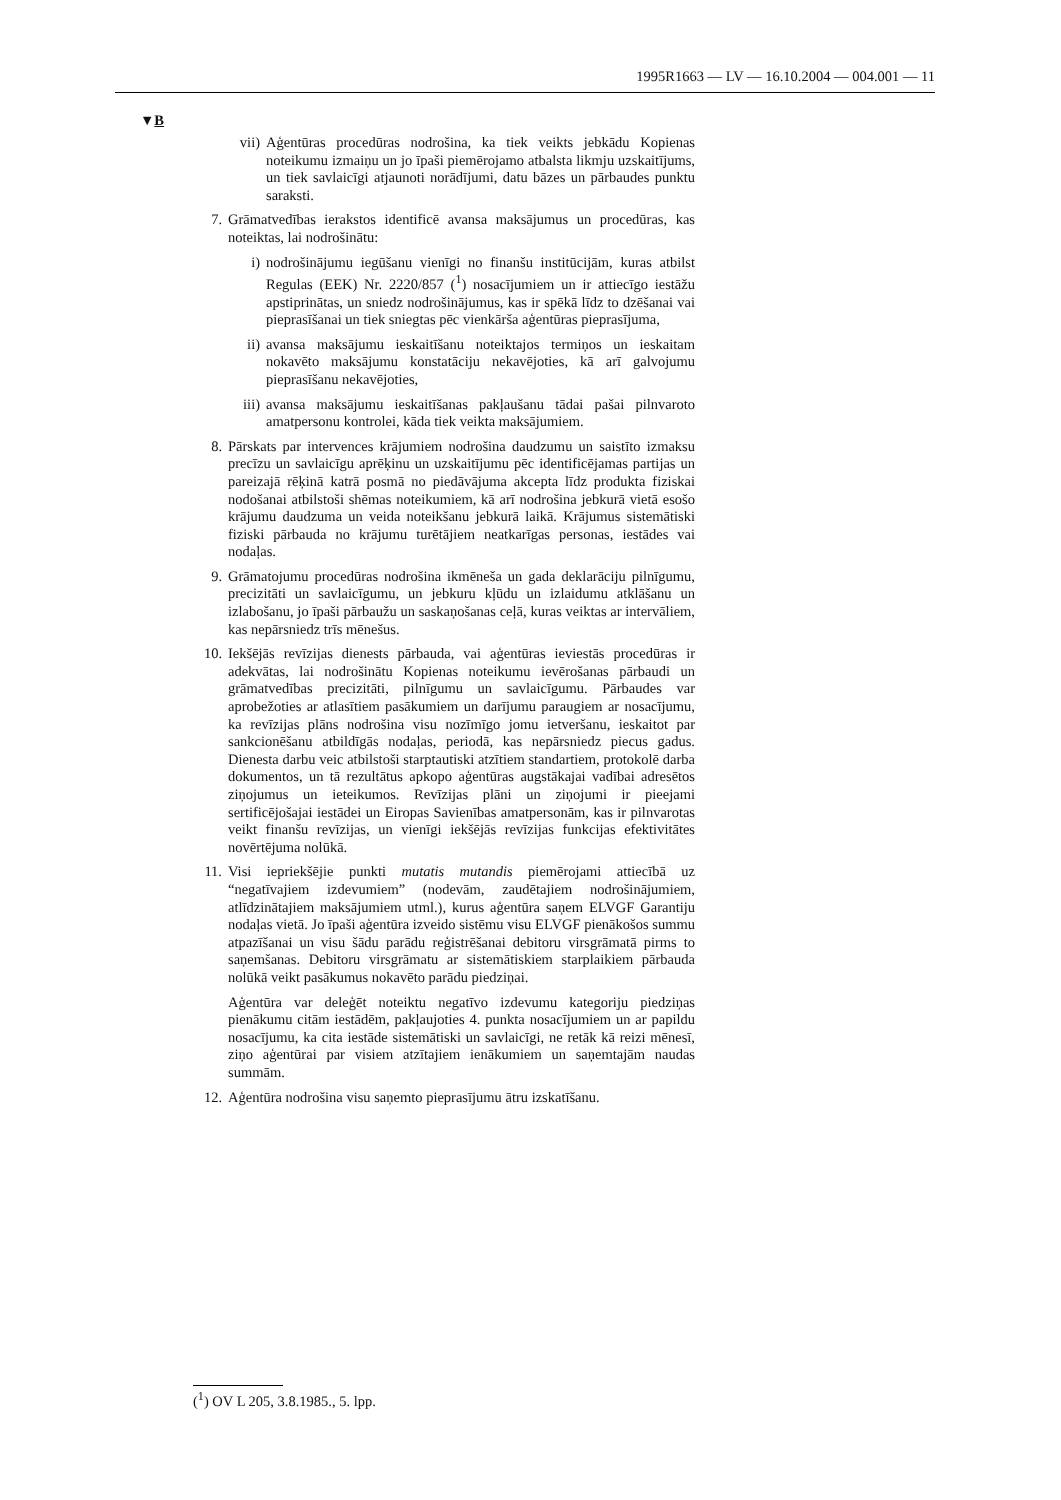1995R1663 — LV — 16.10.2004 — 004.001 — 11
▼B
vii) Aģentūras procedūras nodrošina, ka tiek veikts jebkādu Kopienas noteikumu izmaiņu un jo īpaši piemērojamo atbalsta likmju uzskaitījums, un tiek savlaicīgi atjaunoti norādījumi, datu bāzes un pārbaudes punktu saraksti.
7. Grāmatvedības ierakstos identificē avansa maksājumus un procedūras, kas noteiktas, lai nodrošinātu:
i) nodrošinājumu iegūšanu vienīgi no finanšu institūcijām, kuras atbilst Regulas (EEK) Nr. 2220/857 (<sup>1</sup>) nosacījumiem un ir attiecīgo iestāžu apstiprinātas, un sniedz nodrošinājumus, kas ir spēkā līdz to dzēšanai vai pieprasīšanai un tiek sniegtas pēc vienkārša aģentūras pieprasījuma,
ii) avansa maksājumu ieskaitīšanu noteiktajos termiņos un ieskaitam nokavēto maksājumu konstatāciju nekavējoties, kā arī galvojumu pieprasīšanu nekavējoties,
iii) avansa maksājumu ieskaitīšanas pakļaušanu tādai pašai pilnvaroto amatpersonu kontrolei, kāda tiek veikta maksājumiem.
8. Pārskats par intervences krājumiem nodrošina daudzumu un saistīto izmaksu precīzu un savlaicīgu aprēķinu un uzskaitījumu pēc identificējamas partijas un pareizajā rēķinā katrā posmā no piedāvājuma akcepta līdz produkta fiziskai nodošanai atbilstoši shēmas noteikumiem, kā arī nodrošina jebkurā vietā esošo krājumu daudzuma un veida noteikšanu jebkurā laikā. Krājumus sistemātiski fiziski pārbauda no krājumu turētājiem neatkarīgas personas, iestādes vai nodaļas.
9. Grāmatojumu procedūras nodrošina ikmēneša un gada deklarāciju pilnīgumu, precizitāti un savlaicīgumu, un jebkuru kļūdu un izlaidumu atklāšanu un izlabošanu, jo īpaši pārbaužu un saskaņošanas ceļā, kuras veiktas ar intervāliem, kas nepārsniedz trīs mēnešus.
10. Iekšējās revīzijas dienests pārbauda, vai aģentūras ieviestās procedūras ir adekvātas, lai nodrošinātu Kopienas noteikumu ievērošanas pārbaudi un grāmatvedības precizitāti, pilnīgumu un savlaicīgumu. Pārbaudes var aprobežoties ar atlasītiem pasākumiem un darījumu paraugiem ar nosacījumu, ka revīzijas plāns nodrošina visu nozīmīgo jomu ietveršanu, ieskaitot par sankcionēšanu atbildīgās nodaļas, periodā, kas nepārsniedz piecus gadus. Dienesta darbu veic atbilstoši starptautiski atzītiem standartiem, protokolē darba dokumentos, un tā rezultātus apkopo aģentūras augstākajai vadībai adresētos ziņojumus un ieteikumos. Revīzijas plāni un ziņojumi ir pieejami sertificējošajai iestādei un Eiropas Savienības amatpersonām, kas ir pilnvarotas veikt finanšu revīzijas, un vienīgi iekšējās revīzijas funkcijas efektivitātes novērtējuma nolūkā.
11. Visi iepriekšējie punkti mutatis mutandis piemērojami attiecībā uz “negatīvajiem izdevumiem” (nodevām, zaudētajiem nodrošinājumiem, atlīdzinātajiem maksājumiem utml.), kurus aģentūra saņem ELVGF Garantiju nodaļas vietā. Jo īpaši aģentūra izveido sistēmu visu ELVGF pienākošos summu atpazīšanai un visu šādu parādu reģistrēšanai debitoru virsgrāmatā pirms to saņemšanas. Debitoru virsgrāmatu ar sistemātiskiem starplaikiem pārbauda nolūkā veikt pasākumus nokavēto parādu piedziņai.
Aģentūra var deleģēt noteiktu negatīvo izdevumu kategoriju piedziņas pienākumu citām iestādēm, pakļaujoties 4. punkta nosacījumiem un ar papildu nosacījumu, ka cita iestāde sistemātiski un savlaicīgi, ne retāk kā reizi mēnesī, ziņo aģentūrai par visiem atzītajiem ienākumiem un saņemtajām naudas summām.
12. Aģentūra nodrošina visu saņemto pieprasījumu ātru izskatīšanu.
(<sup>1</sup>) OV L 205, 3.8.1985., 5. lpp.